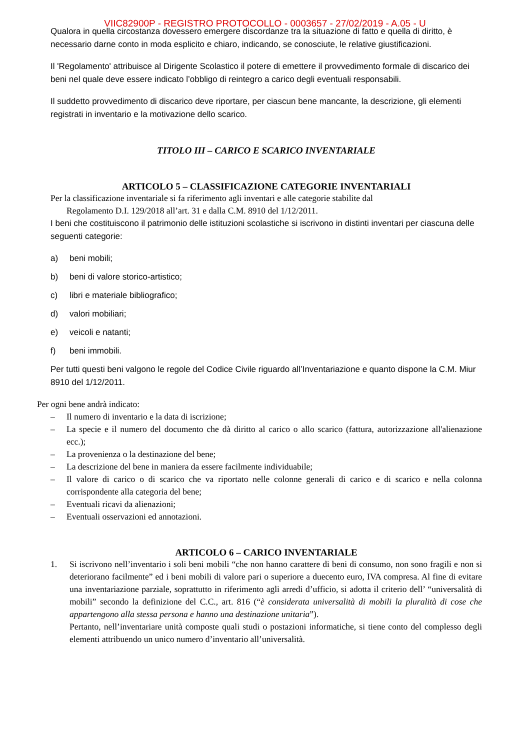VIIC82900P - REGISTRO PROTOCOLLO - 0003657 - 27/02/2019 - A.05 - U
Qualora in quella circostanza dovessero emergere discordanze tra la situazione di fatto e quella di diritto, è necessario darne conto in moda esplicito e chiaro, indicando, se conosciute, le relative giustificazioni.
Il 'Regolamento' attribuisce al Dirigente Scolastico il potere di emettere il provvedimento formale di discarico dei beni nel quale deve essere indicato l’obbligo di reintegro a carico degli eventuali responsabili.
Il suddetto provvedimento di discarico deve riportare, per ciascun bene mancante, la descrizione, gli elementi registrati in inventario e la motivazione dello scarico.
TITOLO III – CARICO E SCARICO INVENTARIALE
ARTICOLO 5 – CLASSIFICAZIONE CATEGORIE INVENTARIALI
Per la classificazione inventariale si fa riferimento agli inventari e alle categorie stabilite dal
Regolamento D.I. 129/2018 all’art. 31 e dalla C.M. 8910 del 1/12/2011.
I beni che costituiscono il patrimonio delle istituzioni scolastiche si iscrivono in distinti inventari per ciascuna delle seguenti categorie:
a) beni mobili;
b) beni di valore storico-artistico;
c) libri e materiale bibliografico;
d) valori mobiliari;
e) veicoli e natanti;
f) beni immobili.
Per tutti questi beni valgono le regole del Codice Civile riguardo all’Inventariazione e quanto dispone la C.M. Miur 8910 del 1/12/2011.
Per ogni bene andrà indicato:
– Il numero di inventario e la data di iscrizione;
– La specie e il numero del documento che dà diritto al carico o allo scarico (fattura, autorizzazione all'alienazione ecc.);
– La provenienza o la destinazione del bene;
– La descrizione del bene in maniera da essere facilmente individuabile;
– Il valore di carico o di scarico che va riportato nelle colonne generali di carico e di scarico e nella colonna corrispondente alla categoria del bene;
– Eventuali ricavi da alienazioni;
– Eventuali osservazioni ed annotazioni.
ARTICOLO 6 – CARICO INVENTARIALE
1. Si iscrivono nell’inventario i soli beni mobili “che non hanno carattere di beni di consumo, non sono fragili e non si deteriorano facilmente” ed i beni mobili di valore pari o superiore a duecento euro, IVA compresa. Al fine di evitare una inventariazione parziale, soprattutto in riferimento agli arredi d’ufficio, si adotta il criterio dell’ “universalità di mobili” secondo la definizione del C.C., art. 816 (“è considerata universalità di mobili la pluralità di cose che appartengono alla stessa persona e hanno una destinazione unitaria”).
Pertanto, nell’inventariare unità composte quali studi o postazioni informatiche, si tiene conto del complesso degli elementi attribuendo un unico numero d’inventario all’universalità.